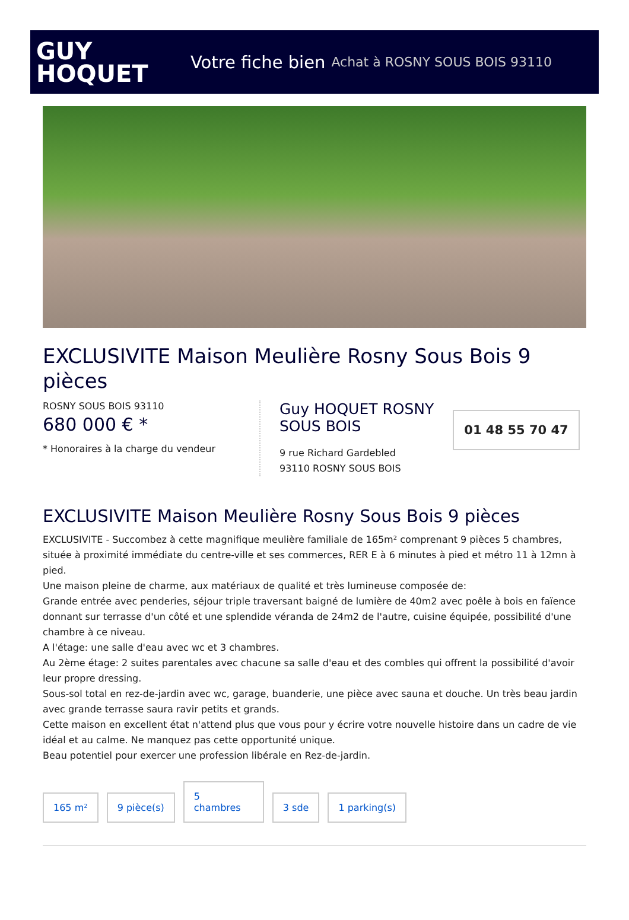GUY
HOQUET
Votre fiche bien Achat à ROSNY SOUS BOIS 93110
EXCLUSIVITE Maison Meulière Rosny Sous Bois 9 pièces
ROSNY SOUS BOIS 93110
680 000 € *
* Honoraires à la charge du vendeur
Guy HOQUET ROSNY SOUS BOIS
9 rue Richard Gardebled
93110 ROSNY SOUS BOIS
01 48 55 70 47
EXCLUSIVITE Maison Meulière Rosny Sous Bois 9 pièces
EXCLUSIVITE - Succombez à cette magnifique meulière familiale de 165m² comprenant 9 pièces 5 chambres, située à proximité immédiate du centre-ville et ses commerces, RER E à 6 minutes à pied et métro 11 à 12mn à pied.
Une maison pleine de charme, aux matériaux de qualité et très lumineuse composée de:
Grande entrée avec penderies, séjour triple traversant baigné de lumière de 40m2 avec poêle à bois en faïence donnant sur terrasse d'un côté et une splendide véranda de 24m2 de l'autre, cuisine équipée, possibilité d'une chambre à ce niveau.
A l'étage: une salle d'eau avec wc et 3 chambres.
Au 2ème étage: 2 suites parentales avec chacune sa salle d'eau et des combles qui offrent la possibilité d'avoir leur propre dressing.
Sous-sol total en rez-de-jardin avec wc, garage, buanderie, une pièce avec sauna et douche. Un très beau jardin avec grande terrasse saura ravir petits et grands.
Cette maison en excellent état n'attend plus que vous pour y écrire votre nouvelle histoire dans un cadre de vie idéal et au calme. Ne manquez pas cette opportunité unique.
Beau potentiel pour exercer une profession libérale en Rez-de-jardin.
165 m²
9 pièce(s)
5
chambres
3 sde
1 parking(s)